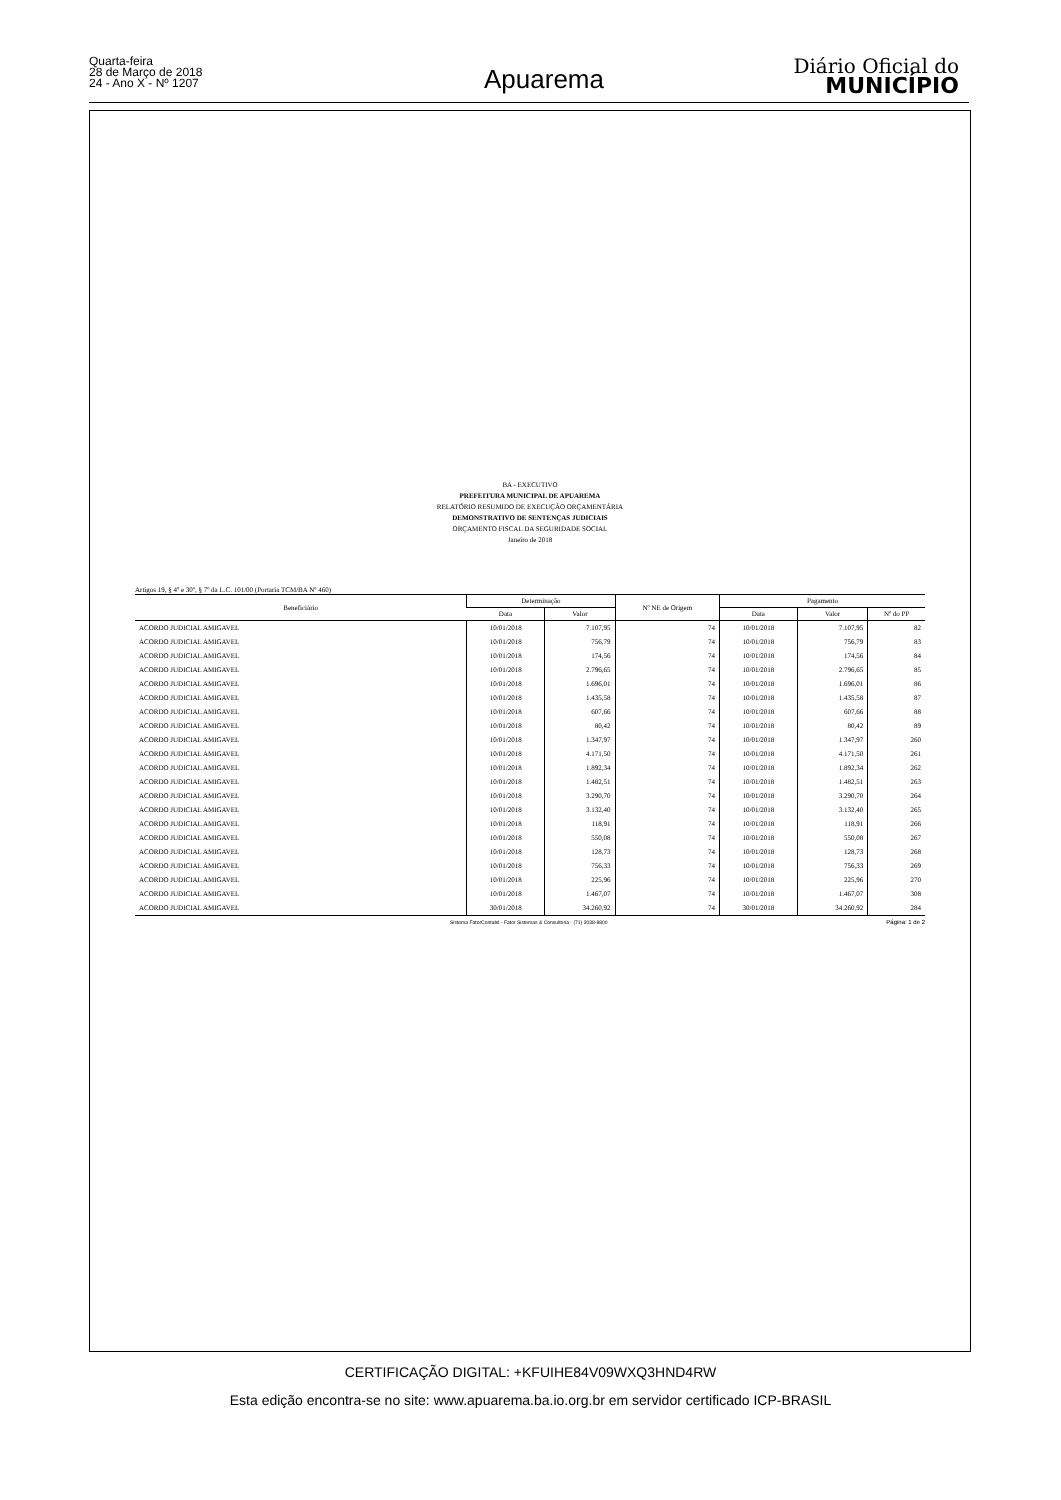Quarta-feira
28 de Março de 2018
24 - Ano X - Nº 1207
Apuarema Diário Oficial do
MUNICÍPIO
BA - EXECUTIVO
PREFEITURA MUNICIPAL DE APUAREMA
RELATÓRIO RESUMIDO DE EXECUÇÃO ORÇAMENTÁRIA
DEMONSTRATIVO DE SENTENÇAS JUDICIAIS
ORÇAMENTO FISCAL DA SEGURIDADE SOCIAL
Janeiro de 2018
Artigos 19, § 4º e 30º, § 7º da L.C. 101/00 (Portaria TCM/BA Nº 460)
| Beneficiário | Determinação | | Nº NE de Origem | Pagamento | | |
| --- | --- | --- | --- | --- | --- | --- |
| | Data | Valor | | Data | Valor | Nº do PP |
| ACORDO JUDICIAL AMIGAVEL | 10/01/2018 | 7.107,95 | 74 | 10/01/2018 | 7.107,95 | 82 |
| ACORDO JUDICIAL AMIGAVEL | 10/01/2018 | 756,79 | 74 | 10/01/2018 | 756,79 | 83 |
| ACORDO JUDICIAL AMIGAVEL | 10/01/2018 | 174,56 | 74 | 10/01/2018 | 174,56 | 84 |
| ACORDO JUDICIAL AMIGAVEL | 10/01/2018 | 2.796,65 | 74 | 10/01/2018 | 2.796,65 | 85 |
| ACORDO JUDICIAL AMIGAVEL | 10/01/2018 | 1.696,01 | 74 | 10/01/2018 | 1.696,01 | 86 |
| ACORDO JUDICIAL AMIGAVEL | 10/01/2018 | 1.435,58 | 74 | 10/01/2018 | 1.435,58 | 87 |
| ACORDO JUDICIAL AMIGAVEL | 10/01/2018 | 607,66 | 74 | 10/01/2018 | 607,66 | 88 |
| ACORDO JUDICIAL AMIGAVEL | 10/01/2018 | 80,42 | 74 | 10/01/2018 | 80,42 | 89 |
| ACORDO JUDICIAL AMIGAVEL | 10/01/2018 | 1.347,97 | 74 | 10/01/2018 | 1.347,97 | 260 |
| ACORDO JUDICIAL AMIGAVEL | 10/01/2018 | 4.171,50 | 74 | 10/01/2018 | 4.171,50 | 261 |
| ACORDO JUDICIAL AMIGAVEL | 10/01/2018 | 1.892,34 | 74 | 10/01/2018 | 1.892,34 | 262 |
| ACORDO JUDICIAL AMIGAVEL | 10/01/2018 | 1.482,51 | 74 | 10/01/2018 | 1.482,51 | 263 |
| ACORDO JUDICIAL AMIGAVEL | 10/01/2018 | 3.290,70 | 74 | 10/01/2018 | 3.290,70 | 264 |
| ACORDO JUDICIAL AMIGAVEL | 10/01/2018 | 3.132,40 | 74 | 10/01/2018 | 3.132,40 | 265 |
| ACORDO JUDICIAL AMIGAVEL | 10/01/2018 | 118,91 | 74 | 10/01/2018 | 118,91 | 266 |
| ACORDO JUDICIAL AMIGAVEL | 10/01/2018 | 550,08 | 74 | 10/01/2018 | 550,08 | 267 |
| ACORDO JUDICIAL AMIGAVEL | 10/01/2018 | 128,73 | 74 | 10/01/2018 | 128,73 | 268 |
| ACORDO JUDICIAL AMIGAVEL | 10/01/2018 | 756,33 | 74 | 10/01/2018 | 756,33 | 269 |
| ACORDO JUDICIAL AMIGAVEL | 10/01/2018 | 225,96 | 74 | 10/01/2018 | 225,96 | 270 |
| ACORDO JUDICIAL AMIGAVEL | 10/01/2018 | 1.467,07 | 74 | 10/01/2018 | 1.467,07 | 308 |
| ACORDO JUDICIAL AMIGAVEL | 30/01/2018 | 34.260,92 | 74 | 30/01/2018 | 34.260,92 | 284 |
Sistema FatorContabil - Fator Sistemas & Consultoria - (71) 3038-8800 Página: 1 de 2
CERTIFICAÇÃO DIGITAL: +KFUIHE84V09WXQ3HND4RW
Esta edição encontra-se no site: www.apuarema.ba.io.org.br em servidor certificado ICP-BRASIL